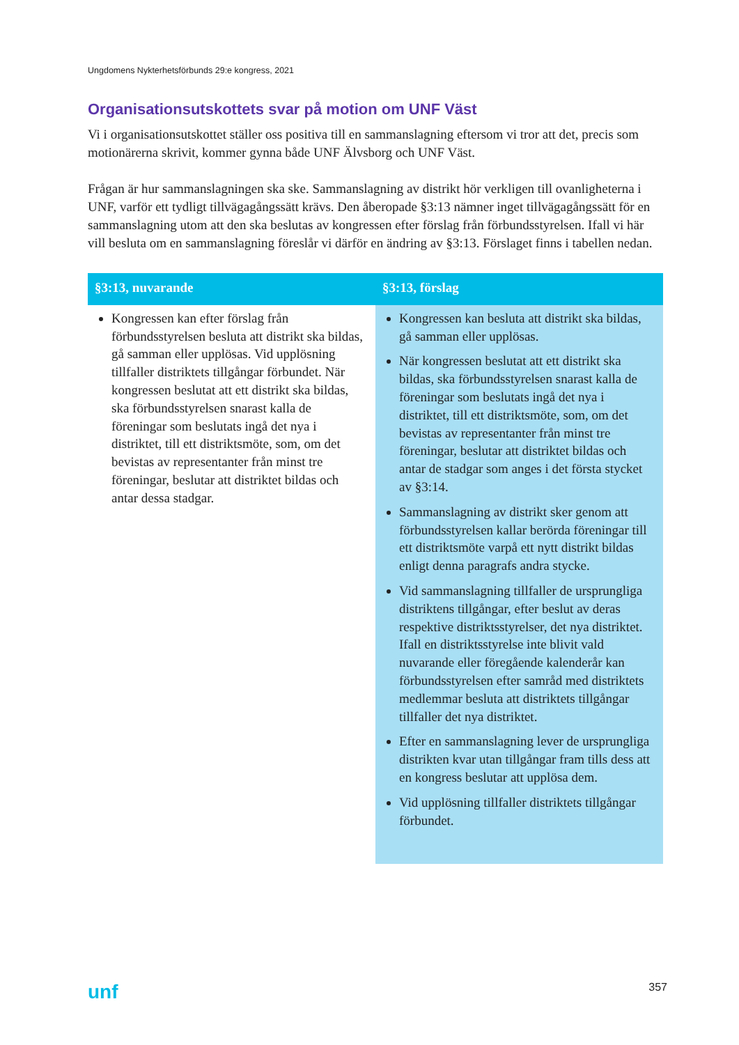Ungdomens Nykterhetsförbunds 29:e kongress, 2021
Organisationsutskottets svar på motion om UNF Väst
Vi i organisationsutskottet ställer oss positiva till en sammanslagning eftersom vi tror att det, precis som motionärerna skrivit, kommer gynna både UNF Älvsborg och UNF Väst.
Frågan är hur sammanslagningen ska ske. Sammanslagning av distrikt hör verkligen till ovanligheterna i UNF, varför ett tydligt tillvägagångssätt krävs. Den åberopade §3:13 nämner inget tillvägagångssätt för en sammanslagning utom att den ska beslutas av kongressen efter förslag från förbundsstyrelsen. Ifall vi här vill besluta om en sammanslagning föreslår vi därför en ändring av §3:13. Förslaget finns i tabellen nedan.
| §3:13, nuvarande | §3:13, förslag |
| --- | --- |
| Kongressen kan efter förslag från förbundsstyrelsen besluta att distrikt ska bildas, gå samman eller upplösas. Vid upplösning tillfaller distriktets tillgångar förbundet. När kongressen beslutat att ett distrikt ska bildas, ska förbundsstyrelsen snarast kalla de föreningar som beslutats ingå det nya i distriktet, till ett distriktsmöte, som, om det bevistas av representanter från minst tre föreningar, beslutar att distriktet bildas och antar dessa stadgar. | Kongressen kan besluta att distrikt ska bildas, gå samman eller upplösas. När kongressen beslutat att ett distrikt ska bildas, ska förbundsstyrelsen snarast kalla de föreningar som beslutats ingå det nya i distriktet, till ett distriktsmöte, som, om det bevistas av representanter från minst tre föreningar, beslutar att distriktet bildas och antar de stadgar som anges i det första stycket av §3:14. Sammanslagning av distrikt sker genom att förbundsstyrelsen kallar berörda föreningar till ett distriktsmöte varpå ett nytt distrikt bildas enligt denna paragrafs andra stycke. Vid sammanslagning tillfaller de ursprungliga distriktens tillgångar, efter beslut av deras respektive distriktsstyrelser, det nya distriktet. Ifall en distriktsstyrelse inte blivit vald nuvarande eller föregående kalenderår kan förbundsstyrelsen efter samråd med distriktets medlemmar besluta att distriktets tillgångar tillfaller det nya distriktet. Efter en sammanslagning lever de ursprungliga distrikten kvar utan tillgångar fram tills dess att en kongress beslutar att upplösa dem. Vid upplösning tillfaller distriktets tillgångar förbundet. |
unf 357